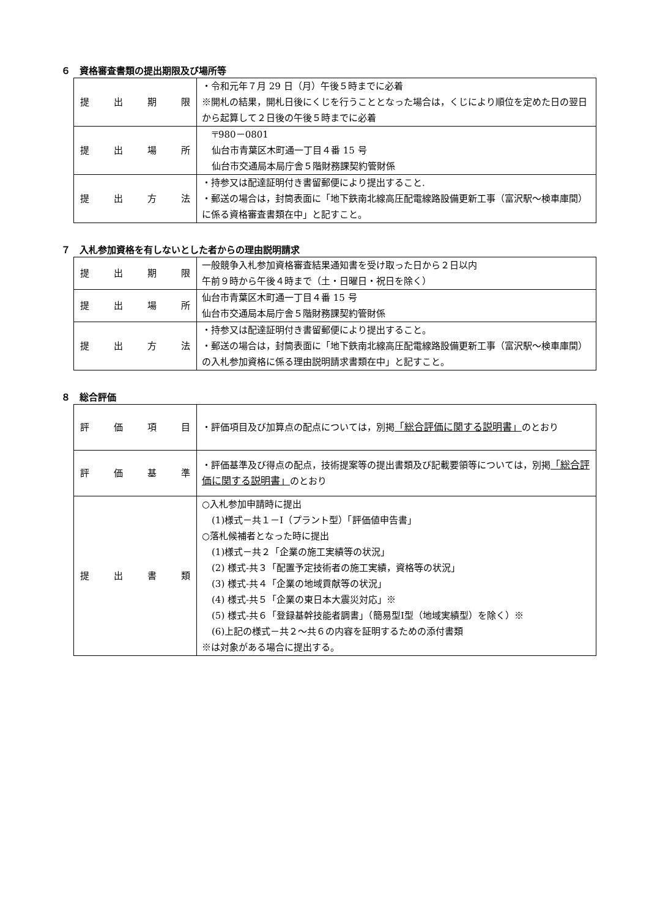６　資格審査書類の提出期限及び場所等
| 提 出 期 限 | ・令和元年７月 29 日（月）午後５時までに必着 ※開札の結果，開札日後にくじを行うこととなった場合は，くじにより順位を定めた日の翌日から起算して２日後の午後５時までに必着 |
| 提 出 場 所 | 〒980－0801 仙台市青葉区木町通一丁目４番 15 号 仙台市交通局本局庁舎５階財務課契約管財係 |
| 提 出 方 法 | ・持参又は配達証明付き書留郵便により提出すること. ・郵送の場合は，封筒表面に「地下鉄南北線高圧配電線路設備更新工事（富沢駅～検車庫間）に係る資格審査書類在中」と記すこと。 |
７　入札参加資格を有しないとした者からの理由説明請求
| 提 出 期 限 | 一般競争入札参加資格審査結果通知書を受け取った日から２日以内 午前９時から午後４時まで（土・日曜日・祝日を除く） |
| 提 出 場 所 | 仙台市青葉区木町通一丁目４番 15 号 仙台市交通局本局庁舎５階財務課契約管財係 |
| 提 出 方 法 | ・持参又は配達証明付き書留郵便により提出すること。 ・郵送の場合は，封筒表面に「地下鉄南北線高圧配電線路設備更新工事（富沢駅～検車庫間）の入札参加資格に係る理由説明請求書類在中」と記すこと。 |
８　総合評価
| 評 価 項 目 | ・評価項目及び加算点の配点については，別掲 「総合評価に関する説明書」 のとおり |
| 評 価 基 準 | ・評価基準及び得点の配点，技術提案等の提出書類及び記載要領等については，別掲 「総合評価に関する説明書」 のとおり |
| 提 出 書 類 | ○入札参加申請時に提出 (1)様式－共１－Ⅰ（プラント型）「評価値申告書」 ○落札候補者となった時に提出 (1)様式－共２「企業の施工実績等の状況」 (2) 様式-共３「配置予定技術者の施工実績，資格等の状況」 (3) 様式-共４「企業の地域貢献等の状況」 (4) 様式-共５「企業の東日本大震災対応」※ (5) 様式-共６「登録基幹技能者調書」（簡易型Ⅰ型（地域実績型）を除く）※ (6)上記の様式－共２～共６の内容を証明するための添付書類 ※は対象がある場合に提出する。 |